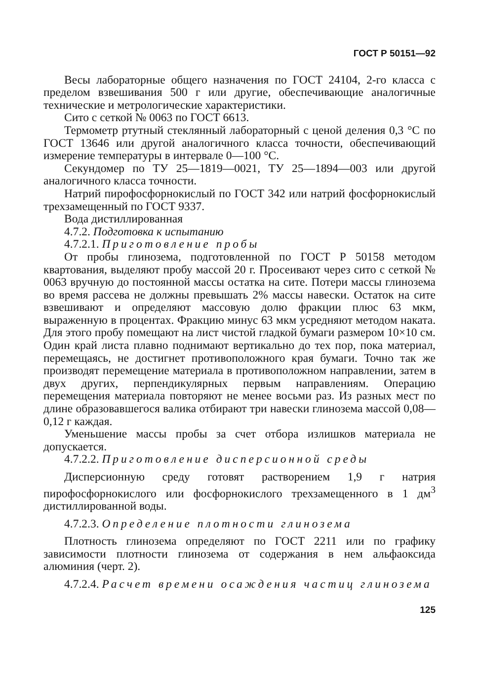ГОСТ Р 50151—92
Весы лабораторные общего назначения по ГОСТ 24104, 2-го класса с пределом взвешивания 500 г или другие, обеспечивающие аналогичные технические и метрологические характеристики.
Сито с сеткой № 0063 по ГОСТ 6613.
Термометр ртутный стеклянный лабораторный с ценой деления 0,3 °С по ГОСТ 13646 или другой аналогичного класса точности, обеспечивающий измерение температуры в интервале 0—100 °С.
Секундомер по ТУ 25—1819—0021, ТУ 25—1894—003 или другой аналогичного класса точности.
Натрий пирофосфорнокислый по ГОСТ 342 или натрий фосфорнокислый трехзамещенный по ГОСТ 9337.
Вода дистиллированная
4.7.2. Подготовка к испытанию
4.7.2.1. Приготовление пробы
От пробы глинозема, подготовленной по ГОСТ Р 50158 методом квартования, выделяют пробу массой 20 г. Просеивают через сито с сеткой № 0063 вручную до постоянной массы остатка на сите. Потери массы глинозема во время рассева не должны превышать 2% массы навески. Остаток на сите взвешивают и определяют массовую долю фракции плюс 63 мкм, выраженную в процентах. Фракцию минус 63 мкм усредняют методом наката. Для этого пробу помещают на лист чистой гладкой бумаги размером 10×10 см. Один край листа плавно поднимают вертикально до тех пор, пока материал, перемещаясь, не достигнет противоположного края бумаги. Точно так же производят перемещение материала в противоположном направлении, затем в двух других, перпендикулярных первым направлениям. Операцию перемещения материала повторяют не менее восьми раз. Из разных мест по длине образовавшегося валика отбирают три навески глинозема массой 0,08—0,12 г каждая.
Уменьшение массы пробы за счет отбора излишков материала не допускается.
4.7.2.2. Приготовление дисперсионной среды
Дисперсионную среду готовят растворением 1,9 г натрия пирофосфорнокислого или фосфорнокислого трехзамещенного в 1 дм<sup>3</sup> дистиллированной воды.
4.7.2.3. Определение плотности глинозема
Плотность глинозема определяют по ГОСТ 2211 или по графику зависимости плотности глинозема от содержания в нем альфаоксида алюминия (черт. 2).
4.7.2.4. Расчет времени осаждения частиц глинозема
125